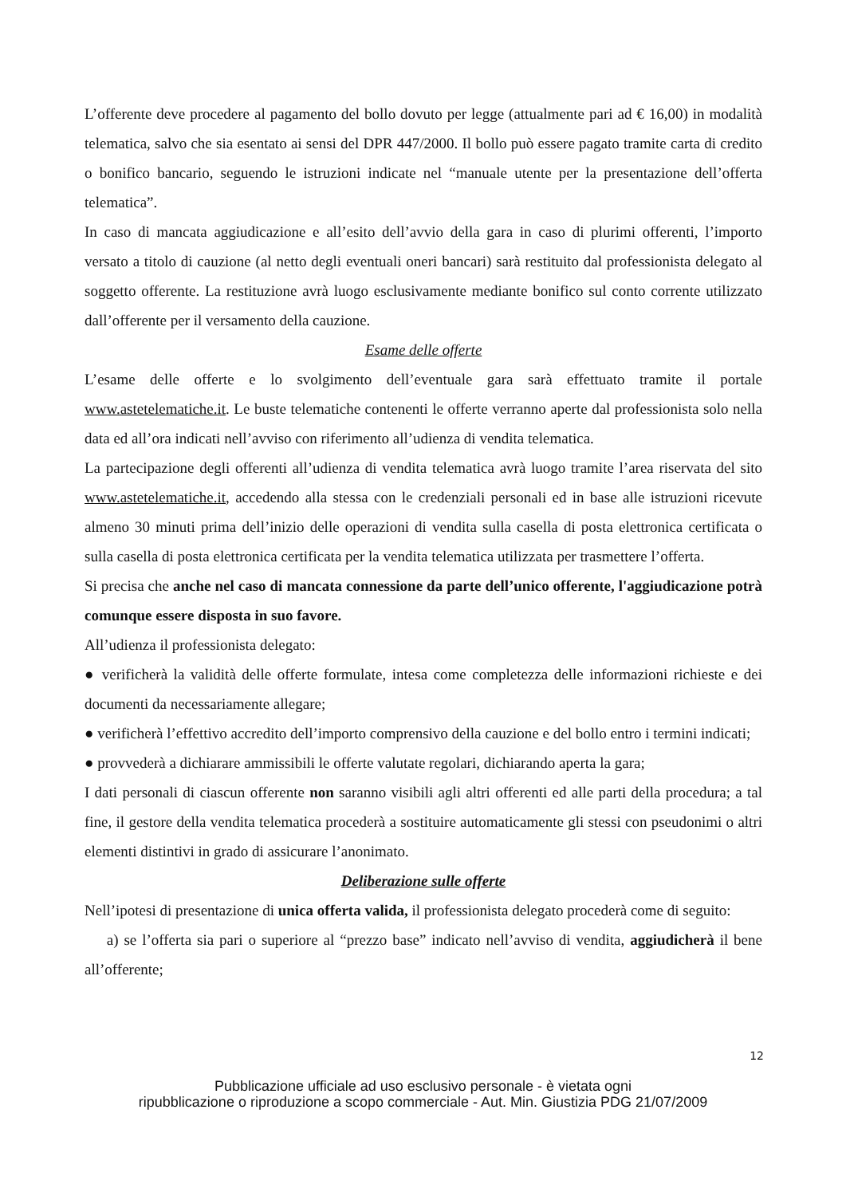L’offerente deve procedere al pagamento del bollo dovuto per legge (attualmente pari ad € 16,00) in modalità telematica, salvo che sia esentato ai sensi del DPR 447/2000. Il bollo può essere pagato tramite carta di credito o bonifico bancario, seguendo le istruzioni indicate nel “manuale utente per la presentazione dell’offerta telematica”.
In caso di mancata aggiudicazione e all’esito dell’avvio della gara in caso di plurimi offerenti, l’importo versato a titolo di cauzione (al netto degli eventuali oneri bancari) sarà restituito dal professionista delegato al soggetto offerente. La restituzione avrà luogo esclusivamente mediante bonifico sul conto corrente utilizzato dall’offerente per il versamento della cauzione.
Esame delle offerte
L’esame delle offerte e lo svolgimento dell’eventuale gara sarà effettuato tramite il portale www.astetelematiche.it. Le buste telematiche contenenti le offerte verranno aperte dal professionista solo nella data ed all’ora indicati nell’avviso con riferimento all’udienza di vendita telematica.
La partecipazione degli offerenti all’udienza di vendita telematica avrà luogo tramite l’area riservata del sito www.astetelematiche.it, accedendo alla stessa con le credenziali personali ed in base alle istruzioni ricevute almeno 30 minuti prima dell’inizio delle operazioni di vendita sulla casella di posta elettronica certificata o sulla casella di posta elettronica certificata per la vendita telematica utilizzata per trasmettere l’offerta.
Si precisa che anche nel caso di mancata connessione da parte dell’unico offerente, l'aggiudicazione potrà comunque essere disposta in suo favore.
All’udienza il professionista delegato:
● verificherà la validità delle offerte formulate, intesa come completezza delle informazioni richieste e dei documenti da necessariamente allegare;
● verificherà l’effettivo accredito dell’importo comprensivo della cauzione e del bollo entro i termini indicati;
● provvederà a dichiarare ammissibili le offerte valutate regolari, dichiarando aperta la gara;
I dati personali di ciascun offerente non saranno visibili agli altri offerenti ed alle parti della procedura; a tal fine, il gestore della vendita telematica procederà a sostituire automaticamente gli stessi con pseudonimi o altri elementi distintivi in grado di assicurare l’anonimato.
Deliberazione sulle offerte
Nell’ipotesi di presentazione di unica offerta valida, il professionista delegato procederà come di seguito:
a) se l’offerta sia pari o superiore al “prezzo base” indicato nell’avviso di vendita, aggiudicherà il bene all’offerente;
12
Pubblicazione ufficiale ad uso esclusivo personale - è vietata ogni
ripubblicazione o riproduzione a scopo commerciale - Aut. Min. Giustizia PDG 21/07/2009